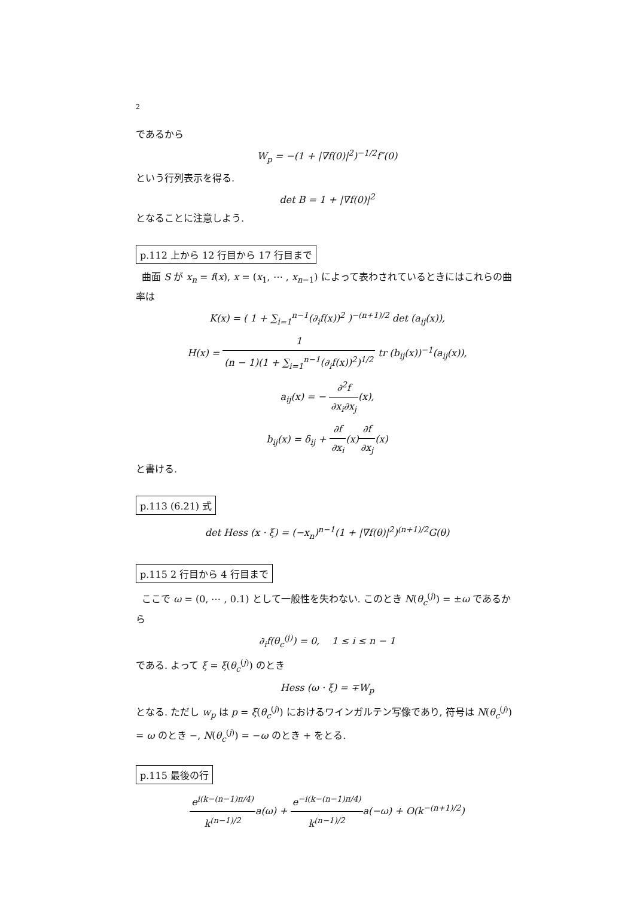2
であるから
W<sub>p</sub> = −(1 + |∇f(0)|<sup>2</sup>)<sup>−1/2</sup>f″(0)
という行列表示を得る.
det B = 1 + |∇f(0)|<sup>2</sup>
となることに注意しよう.
p.112 上から 12 行目から 17 行目まで
曲面 S が x<sub>n</sub> = f(x), x = (x<sub>1</sub>, ⋯ , x<sub>n−1</sub>) によって表わされているときにはこれらの曲率は
K(x) = ( 1 + ∑<sub>i=1</sub><sup>n−1</sup>(∂<sub>i</sub>f(x))<sup>2</sup> )<sup>−(n+1)/2</sup> det (a<sub>ij</sub>(x)),
H(x) = 1 (n − 1)(1 + ∑<sub>i=1</sub><sup>n−1</sup>(∂<sub>i</sub>f(x))<sup>2</sup>)<sup>1/2</sup> tr (b<sub>ij</sub>(x))<sup>−1</sup>(a<sub>ij</sub>(x)),
a<sub>ij</sub>(x) = − ∂<sup>2</sup>f ∂x<sub>i</sub>∂x<sub>j</sub>(x),
b<sub>ij</sub>(x) = δ<sub>ij</sub> + ∂f ∂x<sub>i</sub>(x)∂f ∂x<sub>j</sub>(x)
と書ける.
p.113 (6.21) 式
det Hess (x · ξ) = (−x<sub>n</sub>)<sup>n−1</sup>(1 + |∇f(θ)|<sup>2</sup>)<sup>(n+1)/2</sup>G(θ)
p.115 2 行目から 4 行目まで
ここで ω = (0, ⋯ , 0.1) として一般性を失わない. このとき N(θ<sub>c</sub><sup>(j)</sup>) = ±ω であるから
∂<sub>i</sub>f(θ<sub>c</sub><sup>(j)</sup>) = 0, 1 ≤ i ≤ n − 1
である. よって ξ = ξ(θ<sub>c</sub><sup>(j)</sup>) のとき
Hess (ω · ξ) = ∓W<sub>p</sub>
となる. ただし w<sub>p</sub> は p = ξ(θ<sub>c</sub><sup>(j)</sup>) におけるワインガルテン写像であり, 符号は N(θ<sub>c</sub><sup>(j)</sup>) = ω のとき −, N(θ<sub>c</sub><sup>(j)</sup>) = −ω のとき + をとる.
p.115 最後の行
e<sup>i(k−(n−1)π/4)</sup> k<sup>(n−1)/2</sup>a(ω) + e<sup>−i(k−(n−1)π/4)</sup> k<sup>(n−1)/2</sup>a(−ω) + O(k<sup>−(n+1)/2</sup>)